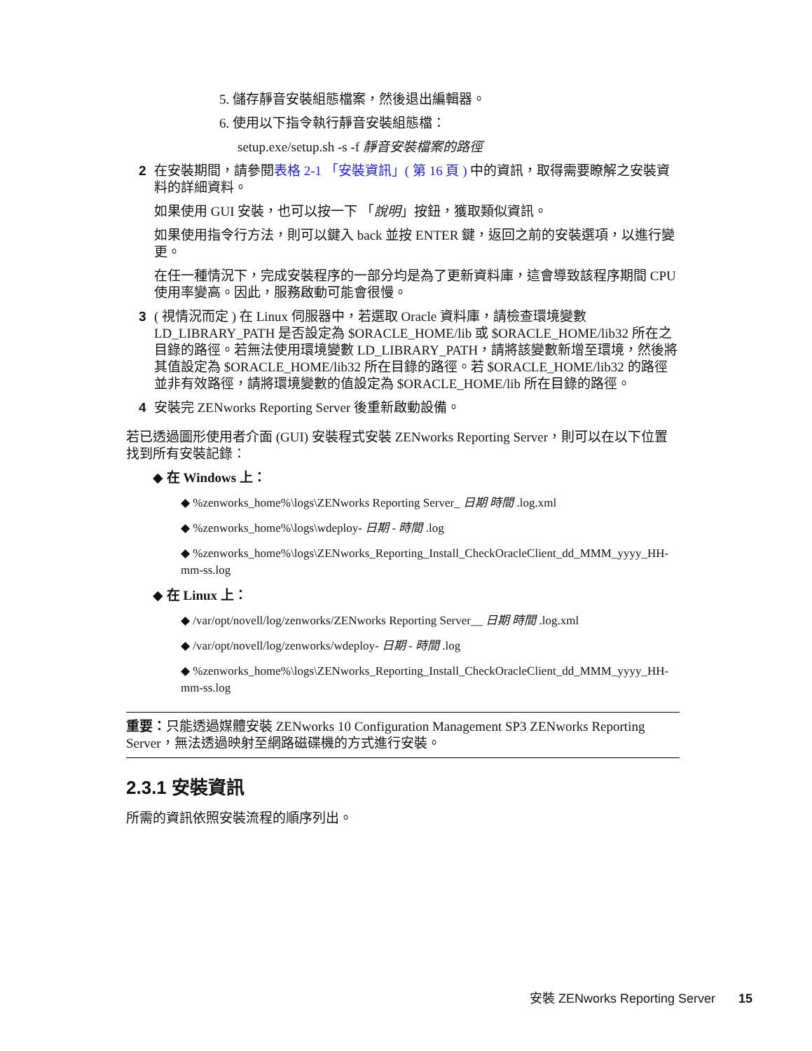5. 儲存靜音安裝組態檔案，然後退出編輯器。
6. 使用以下指令執行靜音安裝組態檔：
setup.exe/setup.sh -s -f 靜音安裝檔案的路徑
2 在安裝期間，請參閱表格 2-1 「安裝資訊」( 第 16 頁 ) 中的資訊，取得需要瞭解之安裝資料的詳細資料。
如果使用 GUI 安裝，也可以按一下 「說明」按鈕，獲取類似資訊。
如果使用指令行方法，則可以鍵入 back 並按 ENTER 鍵，返回之前的安裝選項，以進行變更。
在任一種情況下，完成安裝程序的一部分均是為了更新資料庫，這會導致該程序期間 CPU 使用率變高。因此，服務啟動可能會很慢。
3 ( 視情況而定 ) 在 Linux 伺服器中，若選取 Oracle 資料庫，請檢查環境變數 LD_LIBRARY_PATH 是否設定為 $ORACLE_HOME/lib 或 $ORACLE_HOME/lib32 所在之目錄的路徑。若無法使用環境變數 LD_LIBRARY_PATH，請將該變數新增至環境，然後將其值設定為 $ORACLE_HOME/lib32 所在目錄的路徑。若 $ORACLE_HOME/lib32 的路徑並非有效路徑，請將環境變數的值設定為 $ORACLE_HOME/lib 所在目錄的路徑。
4 安裝完 ZENworks Reporting Server 後重新啟動設備。
若已透過圖形使用者介面 (GUI) 安裝程式安裝 ZENworks Reporting Server，則可以在以下位置找到所有安裝記錄：
◆ 在 Windows 上：
◆ %zenworks_home%\logs\ZENworks Reporting Server_ 日期 時間 .log.xml
◆ %zenworks_home%\logs\wdeploy- 日期 - 時間 .log
◆ %zenworks_home%\logs\ZENworks_Reporting_Install_CheckOracleClient_dd_MMM_yyyy_HH-mm-ss.log
◆ 在 Linux 上：
◆ /var/opt/novell/log/zenworks/ZENworks Reporting Server__ 日期 時間 .log.xml
◆ /var/opt/novell/log/zenworks/wdeploy- 日期 - 時間 .log
◆ %zenworks_home%\logs\ZENworks_Reporting_Install_CheckOracleClient_dd_MMM_yyyy_HH-mm-ss.log
重要：只能透過媒體安裝 ZENworks 10 Configuration Management SP3 ZENworks Reporting Server，無法透過映射至網路磁碟機的方式進行安裝。
2.3.1 安裝資訊
所需的資訊依照安裝流程的順序列出。
安裝 ZENworks Reporting Server 15